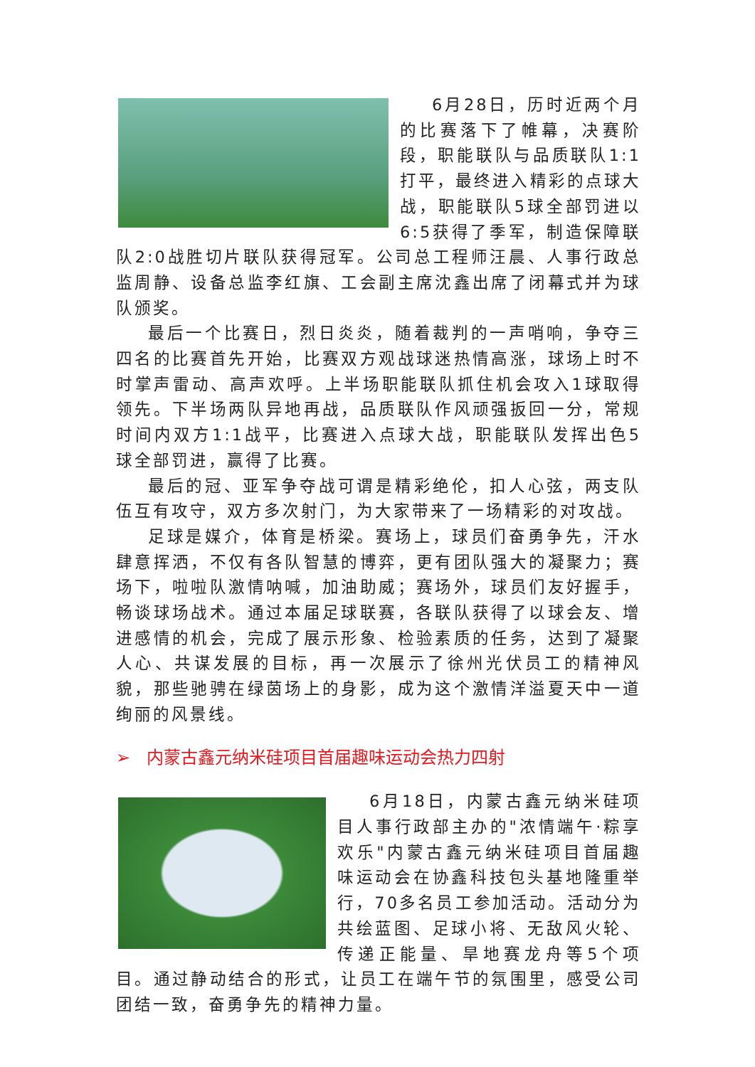6月28日，历时近两个月的比赛落下了帷幕，决赛阶段，职能联队与品质联队1:1打平，最终进入精彩的点球大战，职能联队5球全部罚进以6:5获得了季军，制造保障联队2:0战胜切片联队获得冠军。公司总工程师汪晨、人事行政总监周静、设备总监李红旗、工会副主席沈鑫出席了闭幕式并为球队颁奖。
最后一个比赛日，烈日炎炎，随着裁判的一声哨响，争夺三四名的比赛首先开始，比赛双方观战球迷热情高涨，球场上时不时掌声雷动、高声欢呼。上半场职能联队抓住机会攻入1球取得领先。下半场两队异地再战，品质联队作风顽强扳回一分，常规时间内双方1:1战平，比赛进入点球大战，职能联队发挥出色5球全部罚进，赢得了比赛。
最后的冠、亚军争夺战可谓是精彩绝伦，扣人心弦，两支队伍互有攻守，双方多次射门，为大家带来了一场精彩的对攻战。
足球是媒介，体育是桥梁。赛场上，球员们奋勇争先，汗水肆意挥洒，不仅有各队智慧的博弈，更有团队强大的凝聚力；赛场下，啦啦队激情呐喊，加油助威；赛场外，球员们友好握手，畅谈球场战术。通过本届足球联赛，各联队获得了以球会友、增进感情的机会，完成了展示形象、检验素质的任务，达到了凝聚人心、共谋发展的目标，再一次展示了徐州光伏员工的精神风貌，那些驰骋在绿茵场上的身影，成为这个激情洋溢夏天中一道绚丽的风景线。
➢ 内蒙古鑫元纳米硅项目首届趣味运动会热力四射
6月18日，内蒙古鑫元纳米硅项目人事行政部主办的"浓情端午·粽享欢乐"内蒙古鑫元纳米硅项目首届趣味运动会在协鑫科技包头基地隆重举行，70多名员工参加活动。活动分为共绘蓝图、足球小将、无敌风火轮、传递正能量、旱地赛龙舟等5个项目。通过静动结合的形式，让员工在端午节的氛围里，感受公司团结一致，奋勇争先的精神力量。